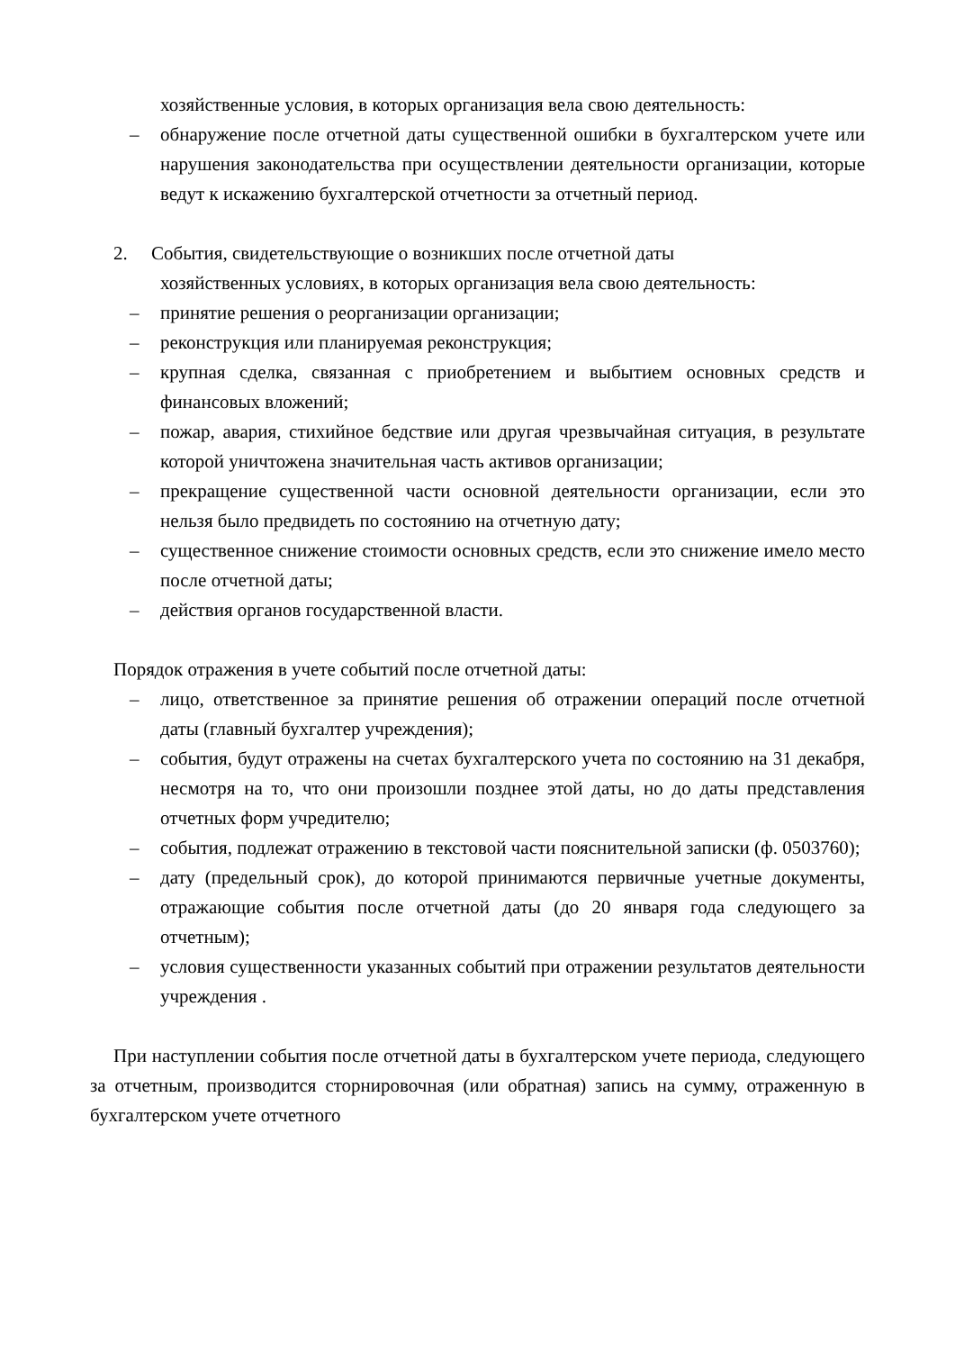хозяйственные условия, в которых организация вела свою деятельность:
– обнаружение после отчетной даты существенной ошибки в бухгалтерском учете или нарушения законодательства при осуществлении деятельности организации, которые ведут к искажению бухгалтерской отчетности за отчетный период.
2. События, свидетельствующие о возникших после отчетной даты
хозяйственных условиях, в которых организация вела свою деятельность:
– принятие решения о реорганизации организации;
– реконструкция или планируемая реконструкция;
– крупная сделка, связанная с приобретением и выбытием основных средств и финансовых вложений;
– пожар, авария, стихийное бедствие или другая чрезвычайная ситуация, в результате которой уничтожена значительная часть активов организации;
– прекращение существенной части основной деятельности организации, если это нельзя было предвидеть по состоянию на отчетную дату;
– существенное снижение стоимости основных средств, если это снижение имело место после отчетной даты;
– действия органов государственной власти.
Порядок отражения в учете событий после отчетной даты:
– лицо, ответственное за принятие решения об отражении операций после отчетной даты (главный бухгалтер учреждения);
– события, будут отражены на счетах бухгалтерского учета по состоянию на 31 декабря, несмотря на то, что они произошли позднее этой даты, но до даты представления отчетных форм учредителю;
– события, подлежат отражению в текстовой части пояснительной записки (ф. 0503760);
– дату (предельный срок), до которой принимаются первичные учетные документы, отражающие события после отчетной даты (до 20 января года следующего за отчетным);
– условия существенности указанных событий при отражении результатов деятельности учреждения .
При наступлении события после отчетной даты в бухгалтерском учете периода, следующего за отчетным, производится сторнировочная (или обратная) запись на сумму, отраженную в бухгалтерском учете отчетного